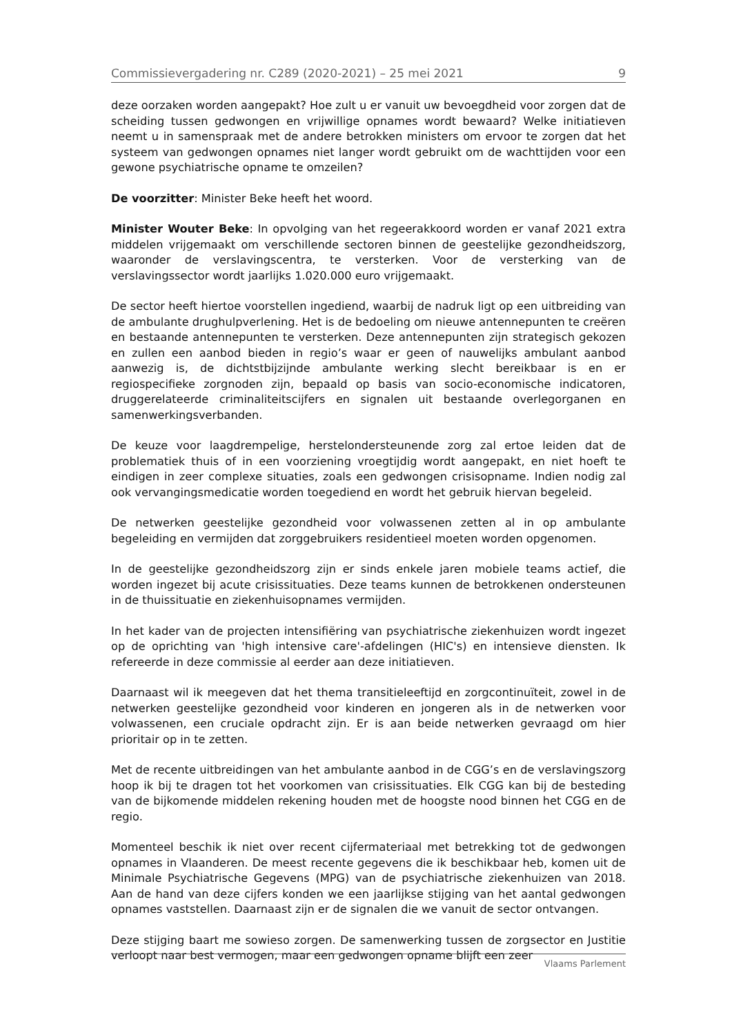Commissievergadering nr. C289 (2020-2021) – 25 mei 2021 9
deze oorzaken worden aangepakt? Hoe zult u er vanuit uw bevoegdheid voor zorgen dat de scheiding tussen gedwongen en vrijwillige opnames wordt bewaard? Welke initiatieven neemt u in samenspraak met de andere betrokken ministers om ervoor te zorgen dat het systeem van gedwongen opnames niet langer wordt gebruikt om de wachttijden voor een gewone psychiatrische opname te omzeilen?
De voorzitter: Minister Beke heeft het woord.
Minister Wouter Beke: In opvolging van het regeerakkoord worden er vanaf 2021 extra middelen vrijgemaakt om verschillende sectoren binnen de geestelijke gezondheidszorg, waaronder de verslavingscentra, te versterken. Voor de versterking van de verslavingssector wordt jaarlijks 1.020.000 euro vrijgemaakt.
De sector heeft hiertoe voorstellen ingediend, waarbij de nadruk ligt op een uitbreiding van de ambulante drughulpverlening. Het is de bedoeling om nieuwe antennepunten te creëren en bestaande antennepunten te versterken. Deze antennepunten zijn strategisch gekozen en zullen een aanbod bieden in regio’s waar er geen of nauwelijks ambulant aanbod aanwezig is, de dichtstbijzijnde ambulante werking slecht bereikbaar is en er regiospecifieke zorgnoden zijn, bepaald op basis van socio-economische indicatoren, druggerelateerde criminaliteitscijfers en signalen uit bestaande overlegorganen en samenwerkingsverbanden.
De keuze voor laagdrempelige, herstelondersteunende zorg zal ertoe leiden dat de problematiek thuis of in een voorziening vroegtijdig wordt aangepakt, en niet hoeft te eindigen in zeer complexe situaties, zoals een gedwongen crisisopname. Indien nodig zal ook vervangingsmedicatie worden toegediend en wordt het gebruik hiervan begeleid.
De netwerken geestelijke gezondheid voor volwassenen zetten al in op ambulante begeleiding en vermijden dat zorggebruikers residentieel moeten worden opgenomen.
In de geestelijke gezondheidszorg zijn er sinds enkele jaren mobiele teams actief, die worden ingezet bij acute crisissituaties. Deze teams kunnen de betrokkenen ondersteunen in de thuissituatie en ziekenhuisopnames vermijden.
In het kader van de projecten intensifiëring van psychiatrische ziekenhuizen wordt ingezet op de oprichting van 'high intensive care'-afdelingen (HIC's) en intensieve diensten. Ik refereerde in deze commissie al eerder aan deze initiatieven.
Daarnaast wil ik meegeven dat het thema transitieleeftijd en zorgcontinuïteit, zowel in de netwerken geestelijke gezondheid voor kinderen en jongeren als in de netwerken voor volwassenen, een cruciale opdracht zijn. Er is aan beide netwerken gevraagd om hier prioritair op in te zetten.
Met de recente uitbreidingen van het ambulante aanbod in de CGG’s en de verslavingszorg hoop ik bij te dragen tot het voorkomen van crisissituaties. Elk CGG kan bij de besteding van de bijkomende middelen rekening houden met de hoogste nood binnen het CGG en de regio.
Momenteel beschik ik niet over recent cijfermateriaal met betrekking tot de gedwongen opnames in Vlaanderen. De meest recente gegevens die ik beschikbaar heb, komen uit de Minimale Psychiatrische Gegevens (MPG) van de psychiatrische ziekenhuizen van 2018. Aan de hand van deze cijfers konden we een jaarlijkse stijging van het aantal gedwongen opnames vaststellen. Daarnaast zijn er de signalen die we vanuit de sector ontvangen.
Deze stijging baart me sowieso zorgen. De samenwerking tussen de zorgsector en Justitie verloopt naar best vermogen, maar een gedwongen opname blijft een zeer
Vlaams Parlement